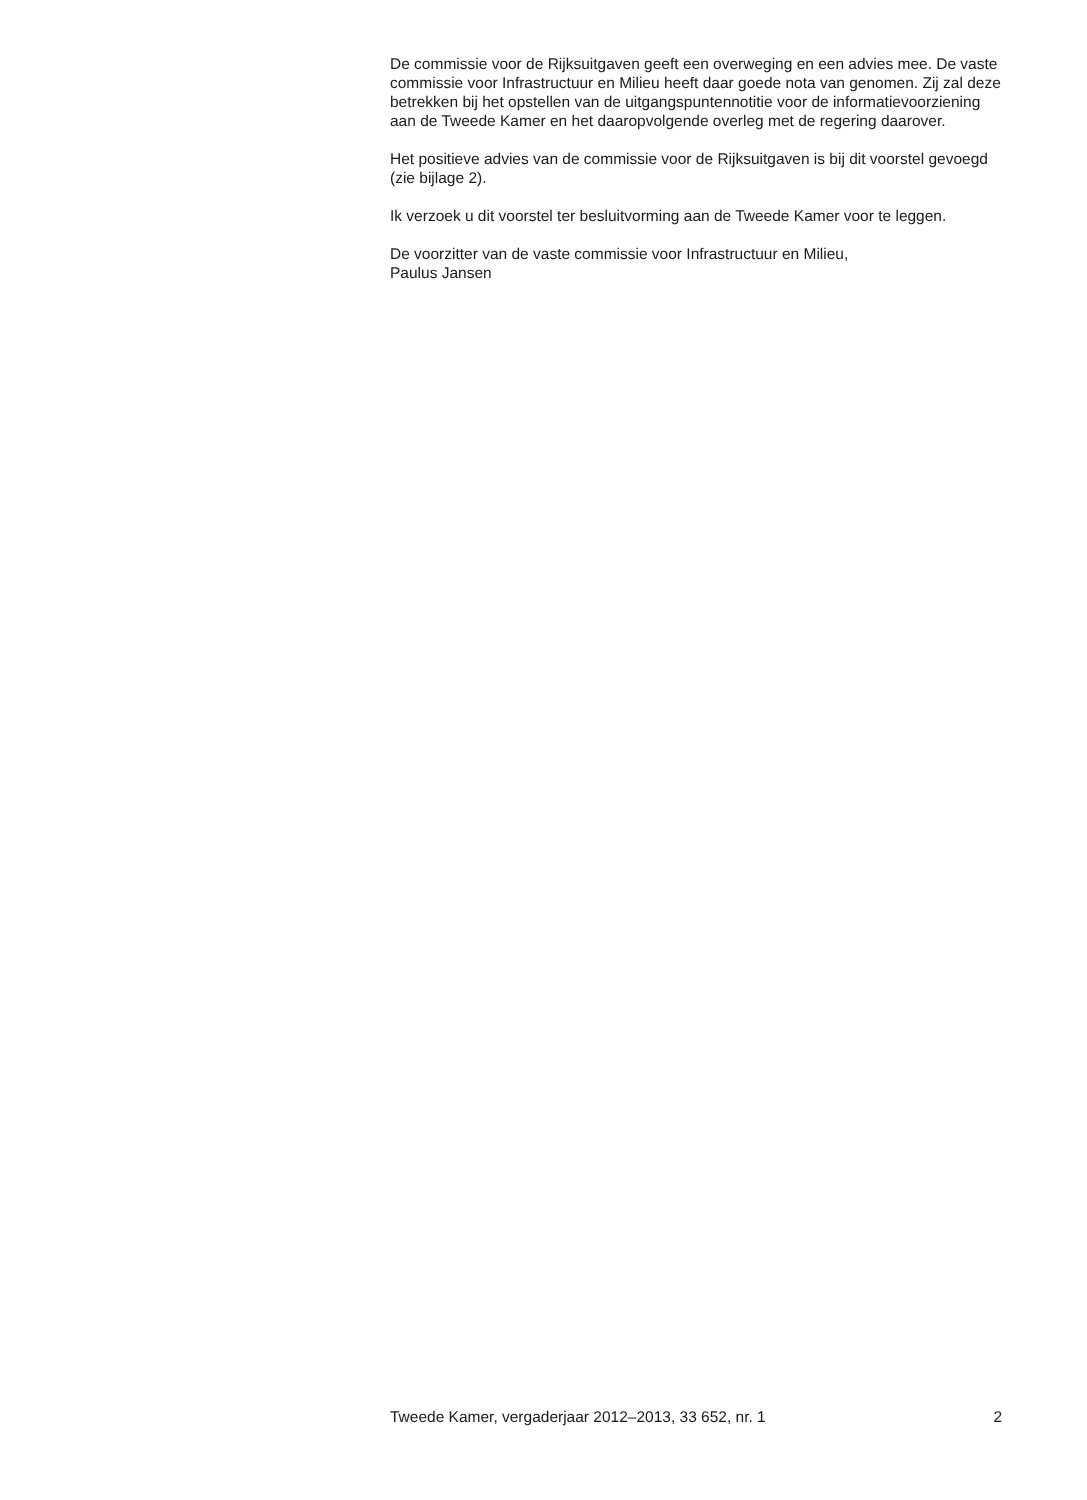De commissie voor de Rijksuitgaven geeft een overweging en een advies mee. De vaste commissie voor Infrastructuur en Milieu heeft daar goede nota van genomen. Zij zal deze betrekken bij het opstellen van de uitgangspuntennotitie voor de informatievoorziening aan de Tweede Kamer en het daaropvolgende overleg met de regering daarover.
Het positieve advies van de commissie voor de Rijksuitgaven is bij dit voorstel gevoegd (zie bijlage 2).
Ik verzoek u dit voorstel ter besluitvorming aan de Tweede Kamer voor te leggen.
De voorzitter van de vaste commissie voor Infrastructuur en Milieu,
Paulus Jansen
Tweede Kamer, vergaderjaar 2012–2013, 33 652, nr. 1 2